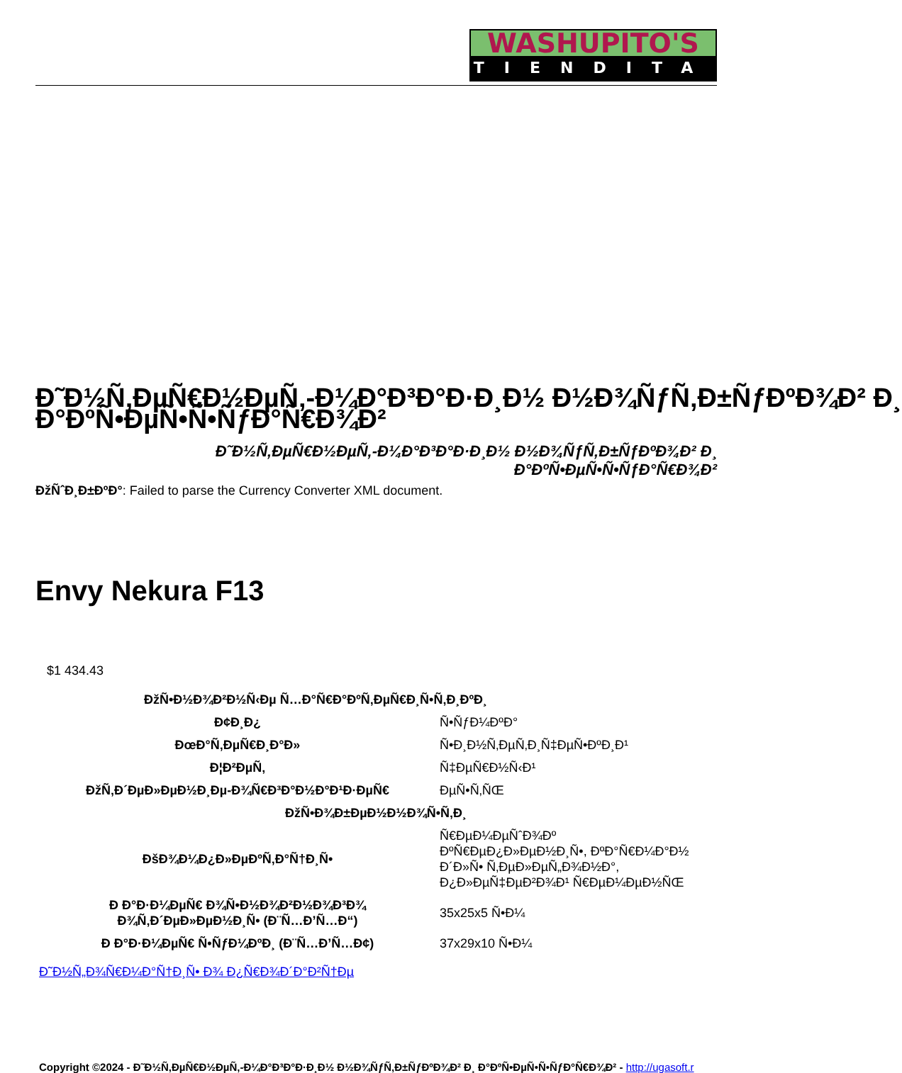WASHUPITO'S
TIENDITA
Ð˜Ð½Ñ‚ÐµÑ€Ð½ÐµÑ‚-Ð¼Ð°Ð³Ð°Ð·Ð¸Ð½ Ð½Ð¾ÑƒÑ‚Ð±ÑƒÐºÐ¾Ð² Ð¸
Ð°ÐºÑ•ÐµÑ•Ñ•ÑƒÐ°Ñ€Ð¾Ð²
Ð˜Ð½Ñ‚ÐµÑ€Ð½ÐµÑ‚-Ð¼Ð°Ð³Ð°Ð·Ð¸Ð½ Ð½Ð¾ÑƒÑ‚Ð±ÑƒÐºÐ¾Ð² Ð¸ Ð°ÐºÑ•ÐµÑ•Ñ•ÑƒÐ°Ñ€Ð¾Ð²
ÐžÑˆÐ¸Ð±ÐºÐ°: Failed to parse the Currency Converter XML document.
Envy Nekura F13
$1 434.43
| ÐžÑ•Ð½Ð¾Ð²Ð½Ñ‹Ðµ Ñ…Ð°Ñ€Ð°ÐºÑ‚ÐµÑ€Ð¸Ñ•Ñ‚Ð¸ÐºÐ¸ | |
| Ð¢Ð¸Ð¿ | Ñ•ÑƒÐ¼ÐºÐ° |
| ÐœÐ°Ñ‚ÐµÑ€Ð¸Ð°Ð» | Ñ•Ð¸Ð½Ñ‚ÐµÑ‚Ð¸Ñ‡ÐµÑ•ÐºÐ¸Ð¹ |
| Ð¦Ð²ÐµÑ‚ | Ñ‡ÐµÑ€Ð½Ñ‹Ð¹ |
| ÐžÑ‚Ð´ÐµÐ»ÐµÐ½Ð¸Ðµ-Ð¾Ñ€Ð³Ð°Ð½Ð°Ð¹Ð·ÐµÑ€ | ÐµÑ•Ñ‚ÑŒ |
| ÐžÑ•Ð¾Ð±ÐµÐ½Ð½Ð¾Ñ•Ñ‚Ð¸ | |
| ÐšÐ¾Ð¼Ð¿Ð»ÐµÐºÑ‚Ð°Ñ†Ð¸Ñ• | Ñ€ÐµÐ¼ÐµÑˆÐ¾Ðº ÐºÑ€ÐµÐ¿Ð»ÐµÐ½Ð¸Ñ•, ÐºÐ°Ñ€Ð¼Ð°Ð½ Ð´Ð»Ñ• Ñ‚ÐµÐ»ÐµÑ„Ð¾Ð½Ð°, Ð¿Ð»ÐµÑ‡ÐµÐ²Ð¾Ð¹ Ñ€ÐµÐ¼ÐµÐ½ÑŒ |
| Ð Ð°Ð·Ð¼ÐµÑ€ Ð¾Ñ•Ð½Ð¾Ð²Ð½Ð¾Ð³Ð¾ Ð¾Ñ‚Ð´ÐµÐ»ÐµÐ½Ð¸Ñ• (Ð¨Ñ…Ð’Ñ…Ð“) | 35x25x5 Ñ•Ð¼ |
| Ð Ð°Ð·Ð¼ÐµÑ€ Ñ•ÑƒÐ¼ÐºÐ¸ (Ð¨Ñ…Ð’Ñ…Ð¢) | 37x29x10 Ñ•Ð¼ |
Ð˜Ð½Ñ„Ð¾Ñ€Ð¼Ð°Ñ†Ð¸Ñ• Ð¾ Ð¿Ñ€Ð¾Ð´Ð°Ð²Ñ†Ðµ
Copyright ©2024 - Ð˜Ð½Ñ‚ÐµÑ€Ð½ÐµÑ‚-Ð¼Ð°Ð³Ð°Ð·Ð¸Ð½ Ð½Ð¾ÑƒÑ‚Ð±ÑƒÐºÐ¾Ð² Ð¸ Ð°ÐºÑ•ÐµÑ•Ñ•ÑƒÐ°Ñ€Ð¾Ð² - http://ugasoft.r